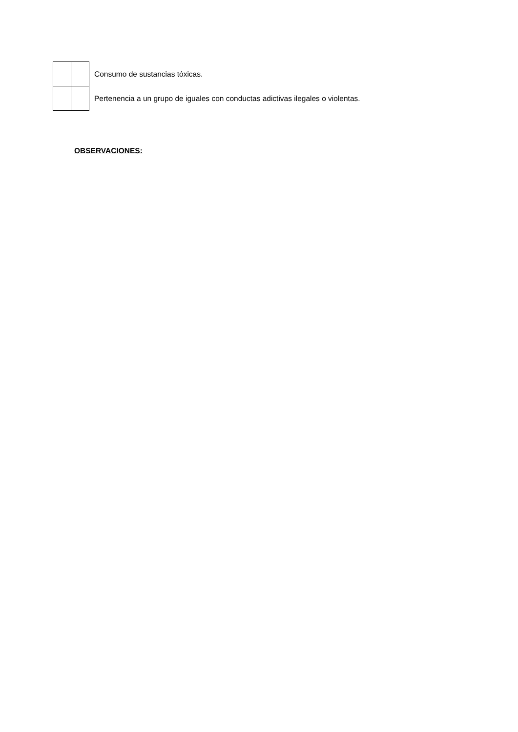| | | Consumo de sustancias tóxicas. |
| | | Pertenencia a un grupo de iguales con conductas adictivas ilegales o violentas. |
OBSERVACIONES: